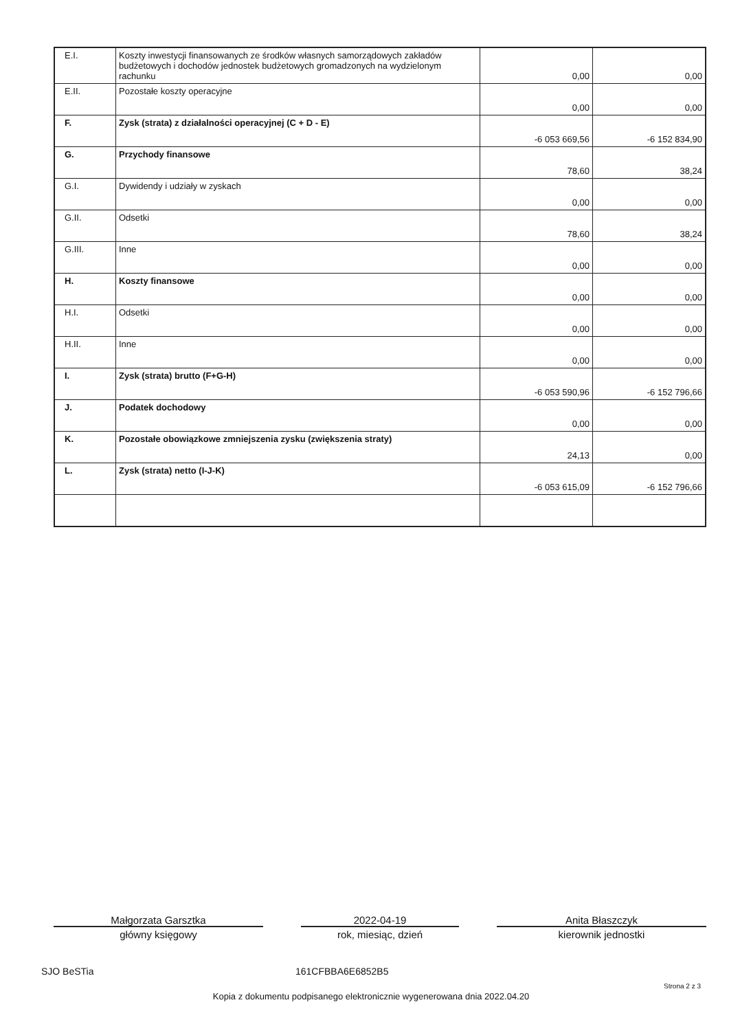| E.I. | Koszty inwestycji finansowanych ze środków własnych samorządowych zakładów budżetowych i dochodów jednostek budżetowych gromadzonych na wydzielonym rachunku | 0,00 | 0,00 |
| E.II. | Pozostałe koszty operacyjne | 0,00 | 0,00 |
| F. | Zysk (strata) z działalności operacyjnej (C + D - E) | -6 053 669,56 | -6 152 834,90 |
| G. | Przychody finansowe | 78,60 | 38,24 |
| G.I. | Dywidendy i udziały w zyskach | 0,00 | 0,00 |
| G.II. | Odsetki | 78,60 | 38,24 |
| G.III. | Inne | 0,00 | 0,00 |
| H. | Koszty finansowe | 0,00 | 0,00 |
| H.I. | Odsetki | 0,00 | 0,00 |
| H.II. | Inne | 0,00 | 0,00 |
| I. | Zysk (strata) brutto (F+G-H) | -6 053 590,96 | -6 152 796,66 |
| J. | Podatek dochodowy | 0,00 | 0,00 |
| K. | Pozostałe obowiązkowe zmniejszenia zysku (zwiększenia straty) | 24,13 | 0,00 |
| L. | Zysk (strata) netto (I-J-K) | -6 053 615,09 | -6 152 796,66 |
Małgorzata Garsztka
główny księgowy
2022-04-19
rok, miesiąc, dzień
Anita Błaszczyk
kierownik jednostki
SJO BeSTia 161CFBBA6E6852B5
Strona 2 z 3
Kopia z dokumentu podpisanego elektronicznie wygenerowana dnia 2022.04.20